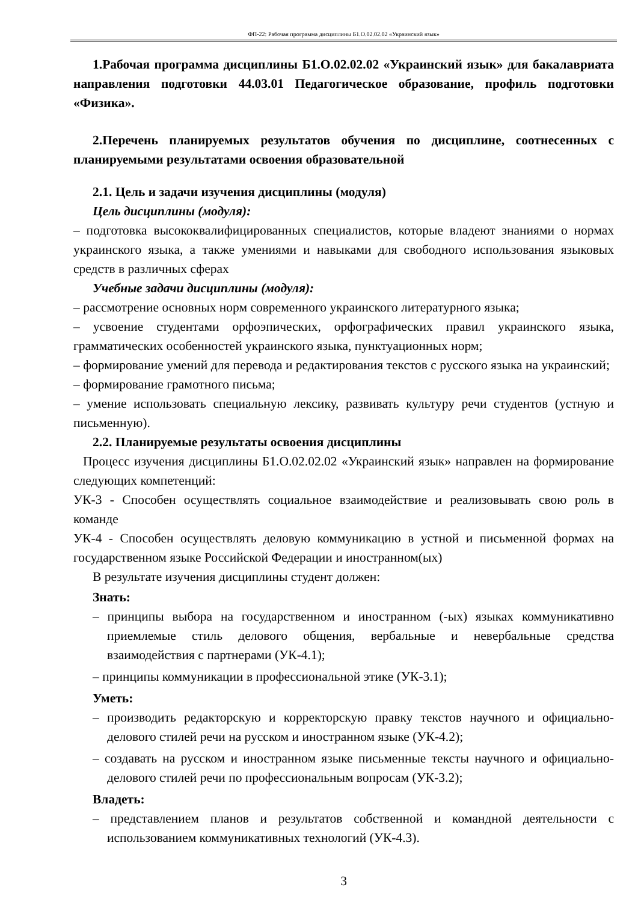ФП-22: Рабочая программа дисциплины Б1.О.02.02.02 «Украинский язык»
1.Рабочая программа дисциплины Б1.О.02.02.02 «Украинский язык» для бакалавриата направления подготовки 44.03.01 Педагогическое образование, профиль подготовки «Физика».
2.Перечень планируемых результатов обучения по дисциплине, соотнесенных с планируемыми результатами освоения образовательной
2.1. Цель и задачи изучения дисциплины (модуля)
Цель дисциплины (модуля):
– подготовка высококвалифицированных специалистов, которые владеют знаниями о нормах украинского языка, а также умениями и навыками для свободного использования языковых средств в различных сферах
Учебные задачи дисциплины (модуля):
– рассмотрение основных норм современного украинского литературного языка;
– усвоение студентами орфоэпических, орфографических правил украинского языка, грамматических особенностей украинского языка, пунктуационных норм;
– формирование умений для перевода и редактирования текстов с русского языка на украинский;
– формирование грамотного письма;
– умение использовать специальную лексику, развивать культуру речи студентов (устную и письменную).
2.2. Планируемые результаты освоения дисциплины
Процесс изучения дисциплины Б1.О.02.02.02 «Украинский язык» направлен на формирование следующих компетенций:
УК-3 - Способен осуществлять социальное взаимодействие и реализовывать свою роль в команде
УК-4 - Способен осуществлять деловую коммуникацию в устной и письменной формах на государственном языке Российской Федерации и иностранном(ых)
В результате изучения дисциплины студент должен:
Знать:
– принципы выбора на государственном и иностранном (-ых) языках коммуникативно приемлемые стиль делового общения, вербальные и невербальные средства взаимодействия с партнерами (УК-4.1);
– принципы коммуникации в профессиональной этике (УК-3.1);
Уметь:
– производить редакторскую и корректорскую правку текстов научного и официально-делового стилей речи на русском и иностранном языке (УК-4.2);
– создавать на русском и иностранном языке письменные тексты научного и официально-делового стилей речи по профессиональным вопросам (УК-3.2);
Владеть:
– представлением планов и результатов собственной и командной деятельности с использованием коммуникативных технологий (УК-4.3).
3